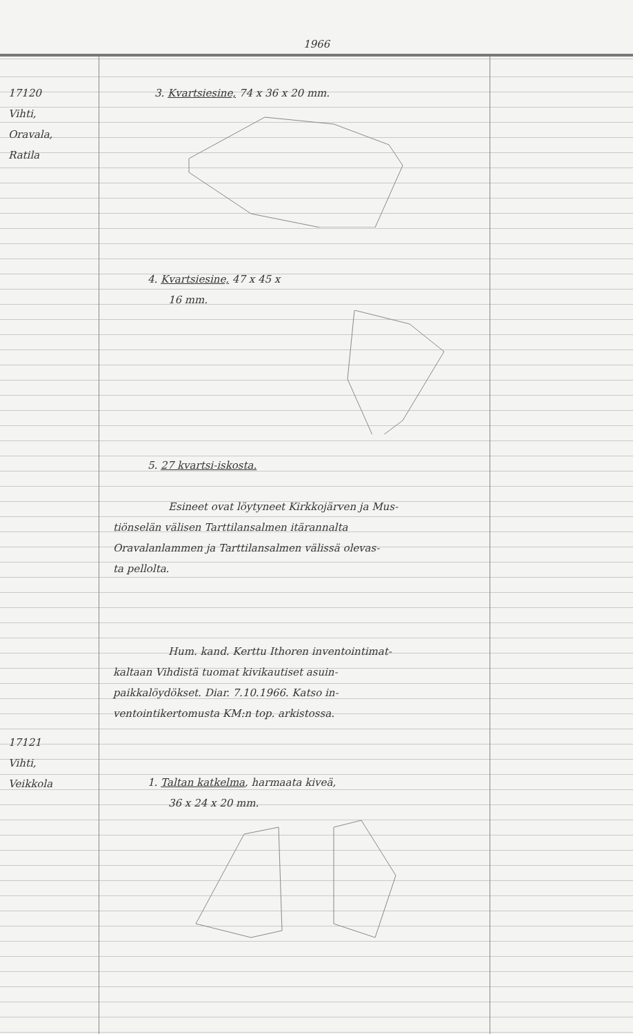1966
17120
Vihti,
Oravala,
Ratila
17121
Vihti,
Veikkola
3. Kvartsiesine, 74 x 36 x 20 mm.
4. Kvartsiesine, 47 x 45 x
16 mm.
5. 27 kvartsi-iskosta.
Esineet ovat löytyneet Kirkkojärven ja Mus-
tiönselän välisen Tarttilansalmen itärannalta
Oravalanlammen ja Tarttilansalmen välissä olevas-
ta pellolta.
Hum. kand. Kerttu Ithoren inventointimat-
kaltaan Vihdistä tuomat kivikautiset asuin-
paikkalöydökset. Diar. 7.10.1966. Katso in-
ventointikertomusta KM:n top. arkistossa.
1. Taltan katkelma, harmaata kiveä,
36 x 24 x 20 mm.